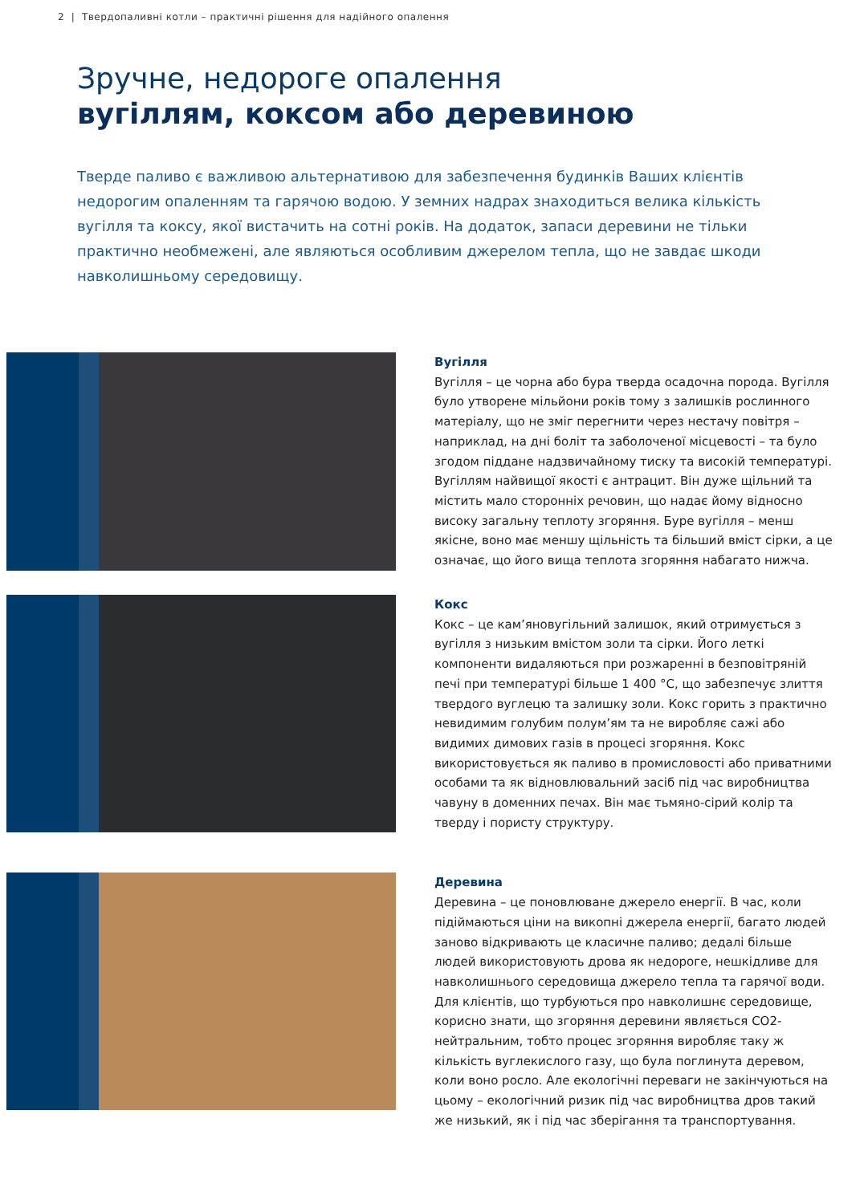2 | Твердопаливні котли – практичні рішення для надійного опалення
Зручне, недороге опалення
вугіллям, коксом або деревиною
Тверде паливо є важливою альтернативою для забезпечення будинків Ваших клієнтів недорогим опаленням та гарячою водою. У земних надрах знаходиться велика кількість вугілля та коксу, якої вистачить на сотні років. На додаток, запаси деревини не тільки практично необмежені, але являються особливим джерелом тепла, що не завдає шкоди навколишньому середовищу.
Вугілля
Вугілля – це чорна або бура тверда осадочна порода. Вугілля було утворене мільйони років тому з залишків рослинного матеріалу, що не зміг перегнити через нестачу повітря – наприклад, на дні боліт та заболоченої місцевості – та було згодом піддане надзвичайному тиску та високій температурі. Вугіллям найвищої якості є антрацит. Він дуже щільний та містить мало сторонніх речовин, що надає йому відносно високу загальну теплоту згоряння. Буре вугілля – менш якісне, воно має меншу щільність та більший вміст сірки, а це означає, що його вища теплота згоряння набагато нижча.
Кокс
Кокс – це кам’яновугільний залишок, який отримується з вугілля з низьким вмістом золи та сірки. Його леткі компоненти видаляються при розжаренні в безповітряній печі при температурі більше 1 400 °C, що забезпечує злиття твердого вуглецю та залишку золи. Кокс горить з практично невидимим голубим полум’ям та не виробляє сажі або видимих димових газів в процесі згоряння. Кокс використовується як паливо в промисловості або приватними особами та як відновлювальний засіб під час виробництва чавуну в доменних печах. Він має тьмяно-сірий колір та тверду і пористу структуру.
Деревина
Деревина – це поновлюване джерело енергії. В час, коли підіймаються ціни на викопні джерела енергії, багато людей заново відкривають це класичне паливо; дедалі більше людей використовують дрова як недороге, нешкідливе для навколишнього середовища джерело тепла та гарячої води. Для клієнтів, що турбуються про навколишнє середовище, корисно знати, що згоряння деревини являється CO2-нейтральним, тобто процес згоряння виробляє таку ж кількість вуглекислого газу, що була поглинута деревом, коли воно росло. Але екологічні переваги не закінчуються на цьому – екологічний ризик під час виробництва дров такий же низький, як і під час зберігання та транспортування.